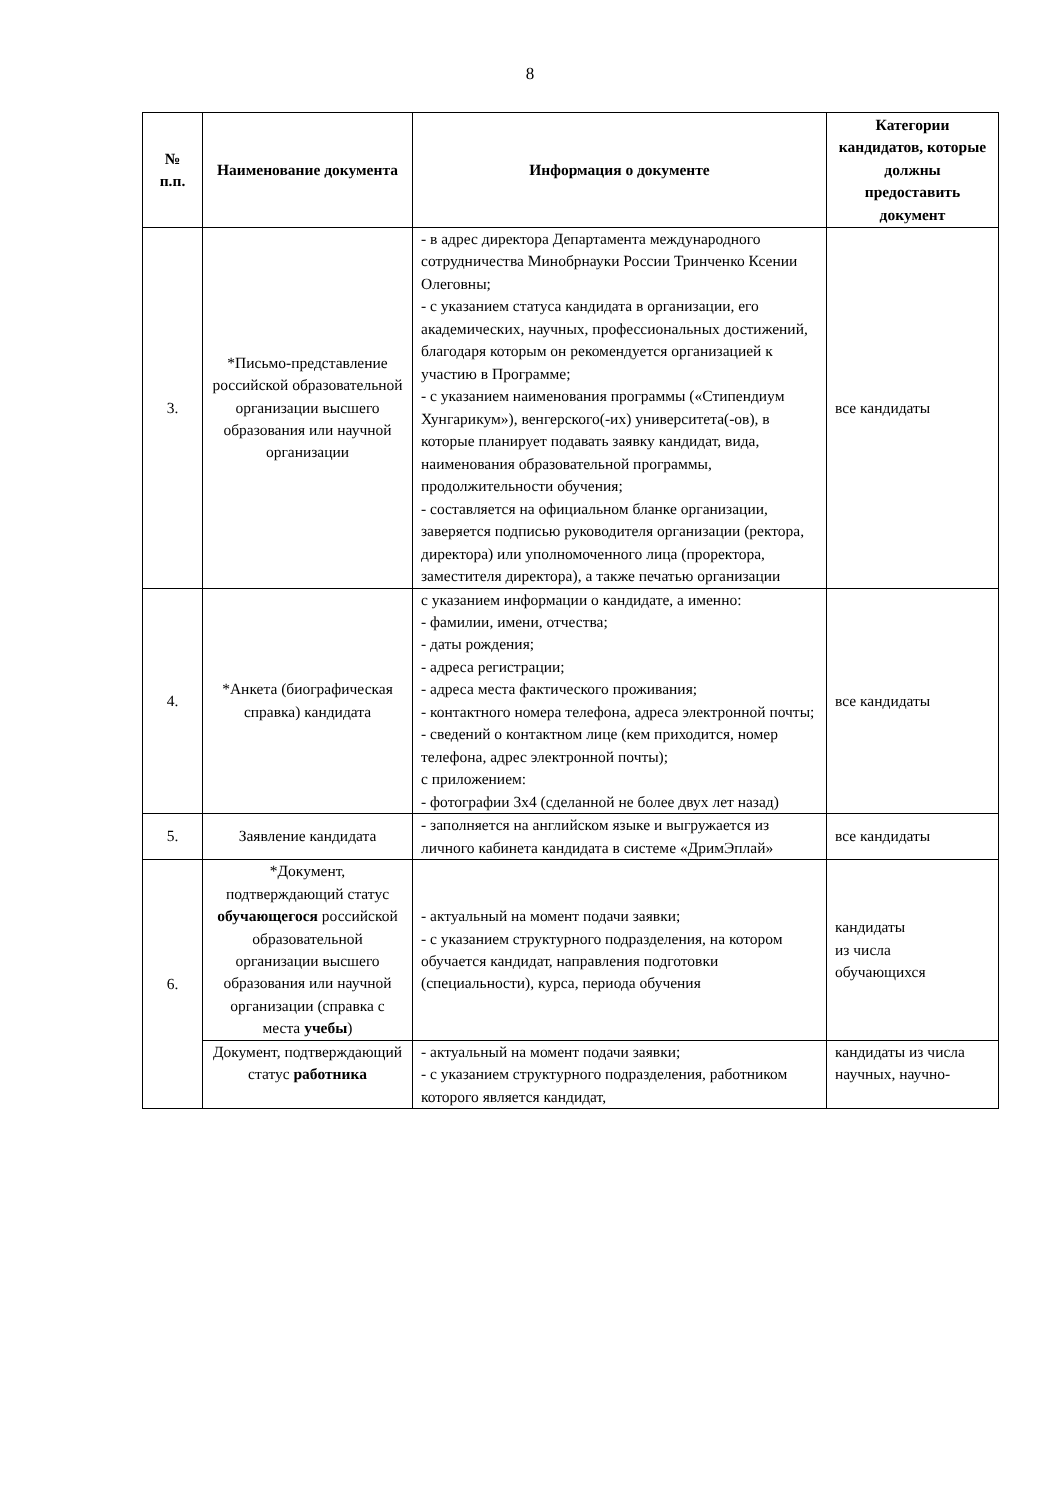8
| № п.п. | Наименование документа | Информация о документе | Категории кандидатов, которые должны предоставить документ |
| --- | --- | --- | --- |
| 3. | *Письмо-представление российской образовательной организации высшего образования или научной организации | - в адрес директора Департамента международного сотрудничества Минобрнауки России Тринченко Ксении Олеговны; - с указанием статуса кандидата в организации, его академических, научных, профессиональных достижений, благодаря которым он рекомендуется организацией к участию в Программе; - с указанием наименования программы («Стипендиум Хунгарикум»), венгерского(-их) университета(-ов), в которые планирует подавать заявку кандидат, вида, наименования образовательной программы, продолжительности обучения; - составляется на официальном бланке организации, заверяется подписью руководителя организации (ректора, директора) или уполномоченного лица (проректора, заместителя директора), а также печатью организации | все кандидаты |
| 4. | *Анкета (биографическая справка) кандидата | с указанием информации о кандидате, а именно: - фамилии, имени, отчества; - даты рождения; - адреса регистрации; - адреса места фактического проживания; - контактного номера телефона, адреса электронной почты; - сведений о контактном лице (кем приходится, номер телефона, адрес электронной почты); с приложением: - фотографии 3x4 (сделанной не более двух лет назад) | все кандидаты |
| 5. | Заявление кандидата | - заполняется на английском языке и выгружается из личного кабинета кандидата в системе «ДримЭплай» | все кандидаты |
| 6. | *Документ, подтверждающий статус обучающегося российской образовательной организации высшего образования или научной организации (справка с места учебы ) | - актуальный на момент подачи заявки; - с указанием структурного подразделения, на котором обучается кандидат, направления подготовки (специальности), курса, периода обучения | кандидаты из числа обучающихся |
| | Документ, подтверждающий статус работника | - актуальный на момент подачи заявки; - с указанием структурного подразделения, работником которого является кандидат, | кандидаты из числа научных, научно- |